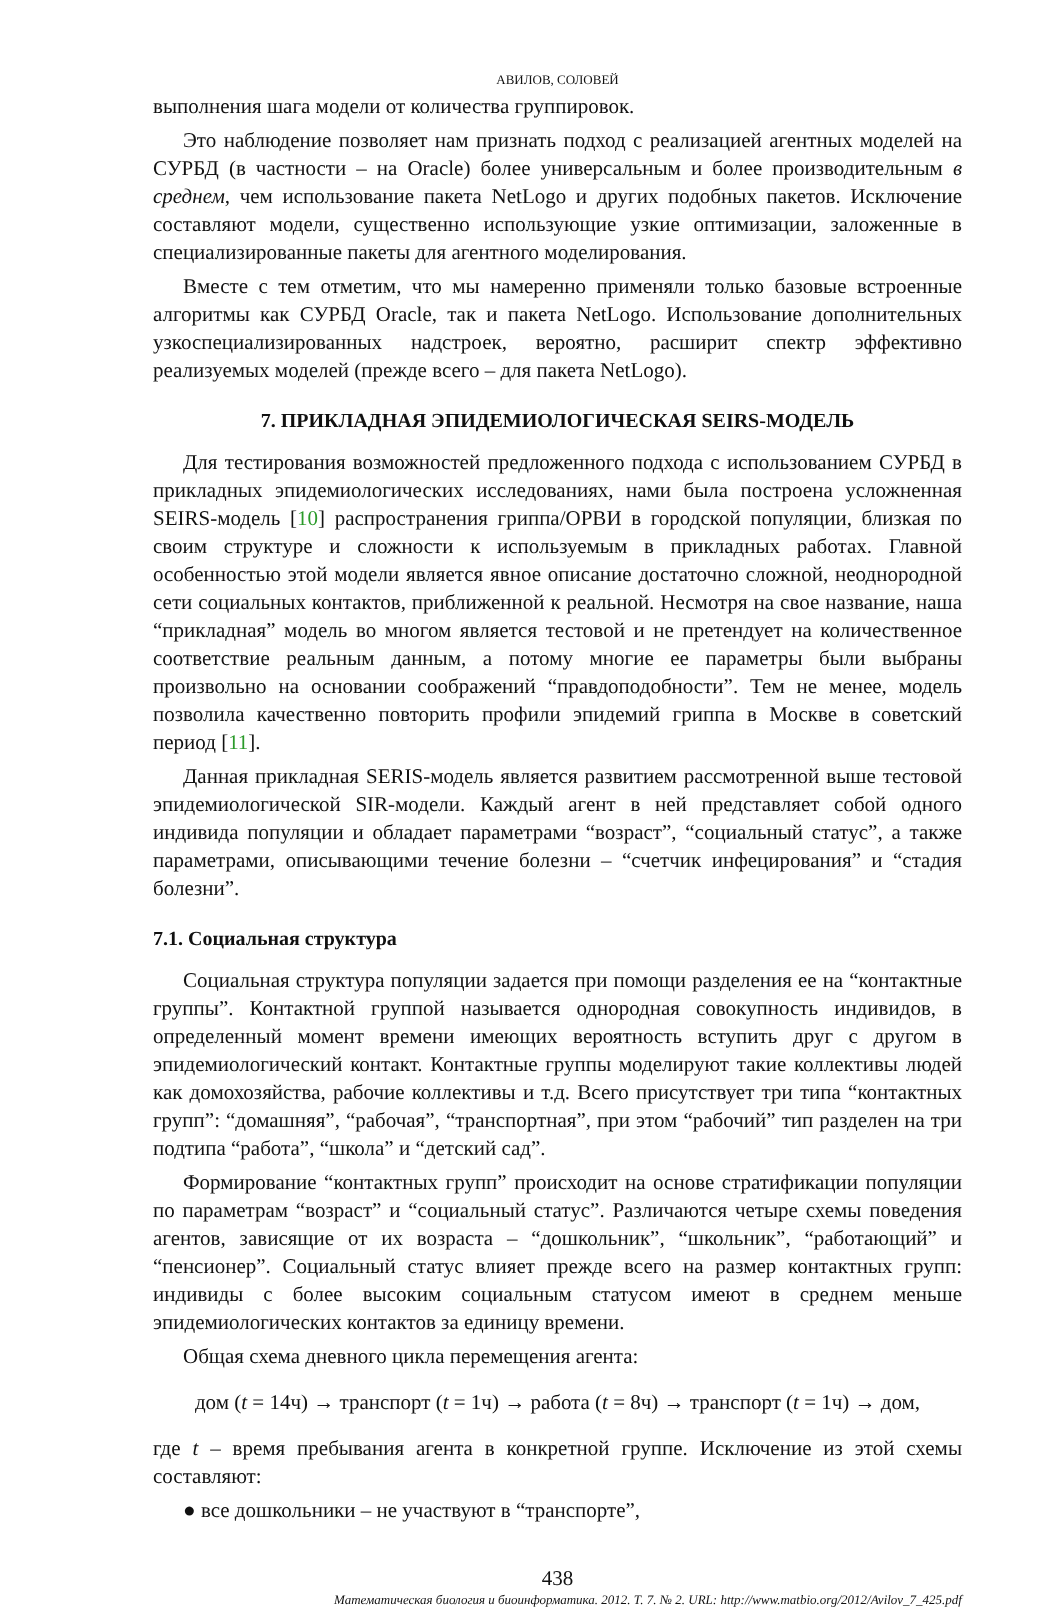АВИЛОВ, СОЛОВЕЙ
выполнения шага модели от количества группировок.
Это наблюдение позволяет нам признать подход с реализацией агентных моделей на СУРБД (в частности – на Oracle) более универсальным и более производительным в среднем, чем использование пакета NetLogo и других подобных пакетов. Исключение составляют модели, существенно использующие узкие оптимизации, заложенные в специализированные пакеты для агентного моделирования.
Вместе с тем отметим, что мы намеренно применяли только базовые встроенные алгоритмы как СУРБД Oracle, так и пакета NetLogo. Использование дополнительных узкоспециализированных надстроек, вероятно, расширит спектр эффективно реализуемых моделей (прежде всего – для пакета NetLogo).
7. ПРИКЛАДНАЯ ЭПИДЕМИОЛОГИЧЕСКАЯ SEIRS-МОДЕЛЬ
Для тестирования возможностей предложенного подхода с использованием СУРБД в прикладных эпидемиологических исследованиях, нами была построена усложненная SEIRS-модель [10] распространения гриппа/ОРВИ в городской популяции, близкая по своим структуре и сложности к используемым в прикладных работах. Главной особенностью этой модели является явное описание достаточно сложной, неоднородной сети социальных контактов, приближенной к реальной. Несмотря на свое название, наша “прикладная” модель во многом является тестовой и не претендует на количественное соответствие реальным данным, а потому многие ее параметры были выбраны произвольно на основании соображений “правдоподобности”. Тем не менее, модель позволила качественно повторить профили эпидемий гриппа в Москве в советский период [11].
Данная прикладная SERIS-модель является развитием рассмотренной выше тестовой эпидемиологической SIR-модели. Каждый агент в ней представляет собой одного индивида популяции и обладает параметрами “возраст”, “социальный статус”, а также параметрами, описывающими течение болезни – “счетчик инфецирования” и “стадия болезни”.
7.1. Социальная структура
Социальная структура популяции задается при помощи разделения ее на “контактные группы”. Контактной группой называется однородная совокупность индивидов, в определенный момент времени имеющих вероятность вступить друг с другом в эпидемиологический контакт. Контактные группы моделируют такие коллективы людей как домохозяйства, рабочие коллективы и т.д. Всего присутствует три типа “контактных групп”: “домашняя”, “рабочая”, “транспортная”, при этом “рабочий” тип разделен на три подтипа “работа”, “школа” и “детский сад”.
Формирование “контактных групп” происходит на основе стратификации популяции по параметрам “возраст” и “социальный статус”. Различаются четыре схемы поведения агентов, зависящие от их возраста – “дошкольник”, “школьник”, “работающий” и “пенсионер”. Социальный статус влияет прежде всего на размер контактных групп: индивиды с более высоким социальным статусом имеют в среднем меньше эпидемиологических контактов за единицу времени.
Общая схема дневного цикла перемещения агента:
дом (t = 14ч) → транспорт (t = 1ч) → работа (t = 8ч) → транспорт (t = 1ч) → дом,
где t – время пребывания агента в конкретной группе. Исключение из этой схемы составляют:
● все дошкольники – не участвуют в “транспорте”,
438
Математическая биология и биоинформатика. 2012. Т. 7. № 2. URL: http://www.matbio.org/2012/Avilov_7_425.pdf